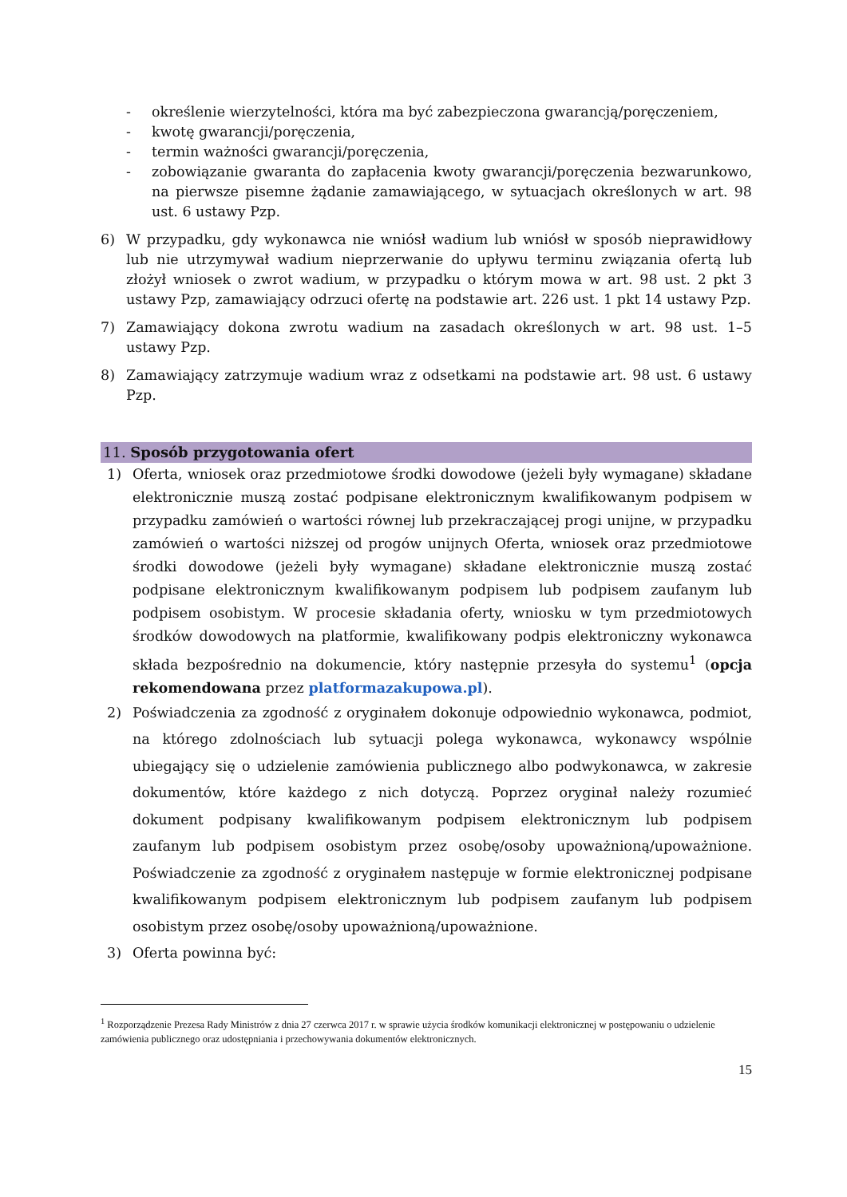- określenie wierzytelności, która ma być zabezpieczona gwarancją/poręczeniem,
- kwotę gwarancji/poręczenia,
- termin ważności gwarancji/poręczenia,
- zobowiązanie gwaranta do zapłacenia kwoty gwarancji/poręczenia bezwarunkowo, na pierwsze pisemne żądanie zamawiającego, w sytuacjach określonych w art. 98 ust. 6 ustawy Pzp.
6) W przypadku, gdy wykonawca nie wniósł wadium lub wniósł w sposób nieprawidłowy lub nie utrzymywał wadium nieprzerwanie do upływu terminu związania ofertą lub złożył wniosek o zwrot wadium, w przypadku o którym mowa w art. 98 ust. 2 pkt 3 ustawy Pzp, zamawiający odrzuci ofertę na podstawie art. 226 ust. 1 pkt 14 ustawy Pzp.
7) Zamawiający dokona zwrotu wadium na zasadach określonych w art. 98 ust. 1–5 ustawy Pzp.
8) Zamawiający zatrzymuje wadium wraz z odsetkami na podstawie art. 98 ust. 6 ustawy Pzp.
11. Sposób przygotowania ofert
1) Oferta, wniosek oraz przedmiotowe środki dowodowe (jeżeli były wymagane) składane elektronicznie muszą zostać podpisane elektronicznym kwalifikowanym podpisem w przypadku zamówień o wartości równej lub przekraczającej progi unijne, w przypadku zamówień o wartości niższej od progów unijnych Oferta, wniosek oraz przedmiotowe środki dowodowe (jeżeli były wymagane) składane elektronicznie muszą zostać podpisane elektronicznym kwalifikowanym podpisem lub podpisem zaufanym lub podpisem osobistym. W procesie składania oferty, wniosku w tym przedmiotowych środków dowodowych na platformie, kwalifikowany podpis elektroniczny wykonawca składa bezpośrednio na dokumencie, który następnie przesyła do systemu<sup>1</sup> (opcja rekomendowana przez platformazakupowa.pl).
2) Poświadczenia za zgodność z oryginałem dokonuje odpowiednio wykonawca, podmiot, na którego zdolnościach lub sytuacji polega wykonawca, wykonawcy wspólnie ubiegający się o udzielenie zamówienia publicznego albo podwykonawca, w zakresie dokumentów, które każdego z nich dotyczą. Poprzez oryginał należy rozumieć dokument podpisany kwalifikowanym podpisem elektronicznym lub podpisem zaufanym lub podpisem osobistym przez osobę/osoby upoważnioną/upoważnione. Poświadczenie za zgodność z oryginałem następuje w formie elektronicznej podpisane kwalifikowanym podpisem elektronicznym lub podpisem zaufanym lub podpisem osobistym przez osobę/osoby upoważnioną/upoważnione.
3) Oferta powinna być:
<sup>1</sup> Rozporządzenie Prezesa Rady Ministrów z dnia 27 czerwca 2017 r. w sprawie użycia środków komunikacji elektronicznej w postępowaniu o udzielenie zamówienia publicznego oraz udostępniania i przechowywania dokumentów elektronicznych.
15